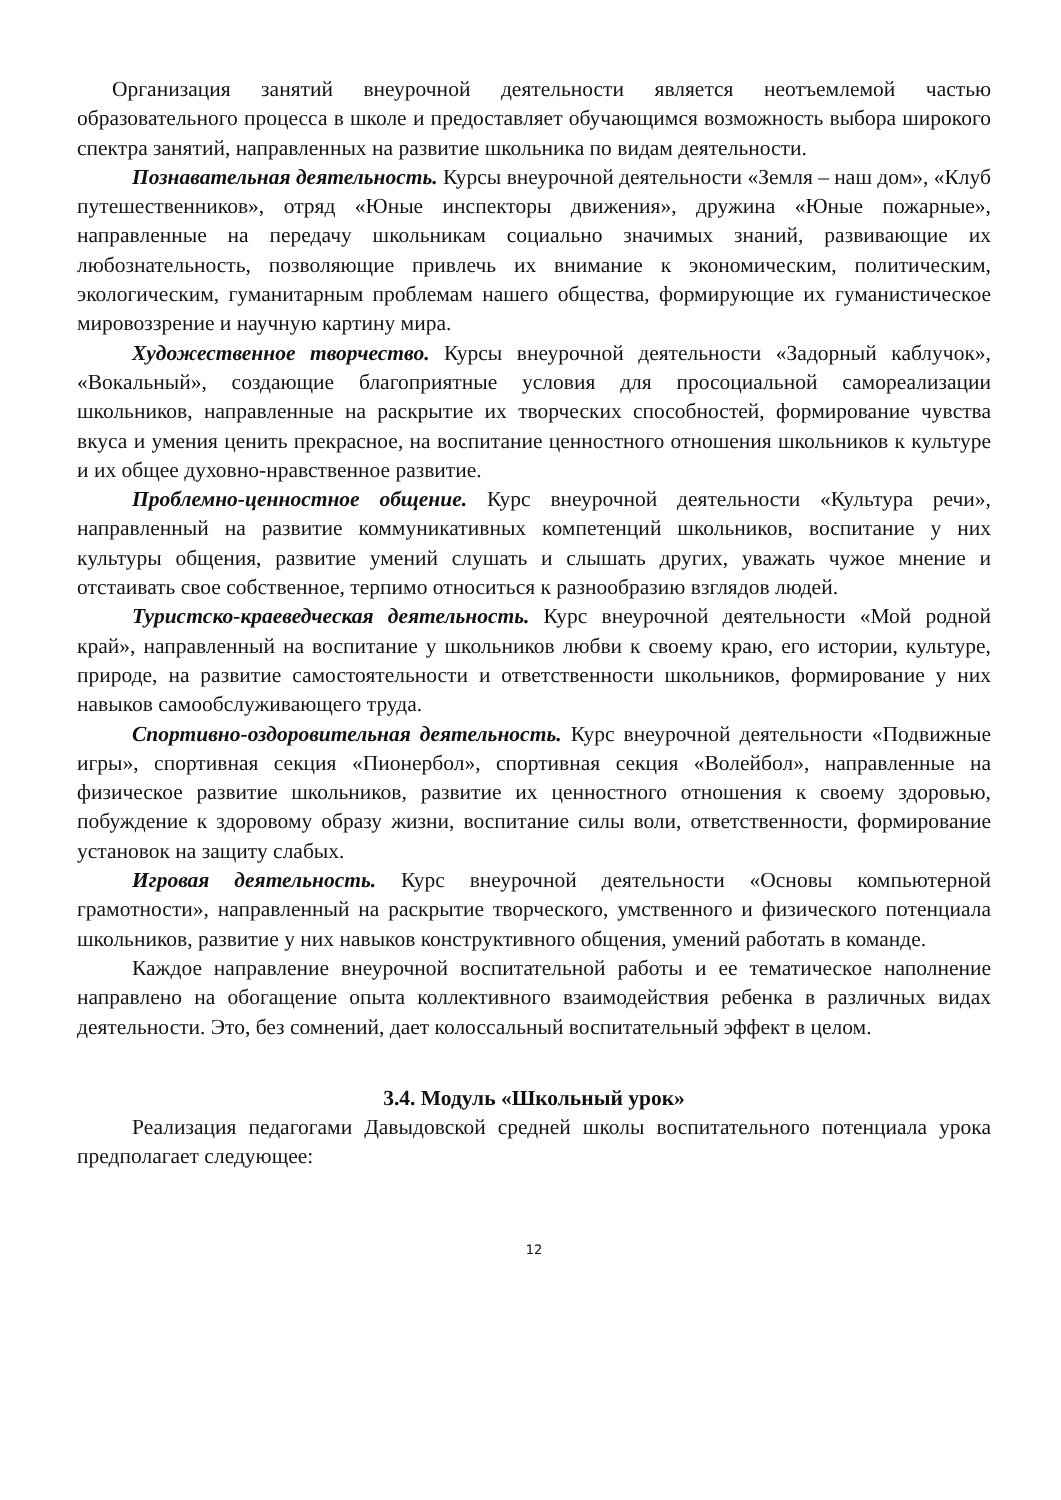Организация занятий внеурочной деятельности является неотъемлемой частью образовательного процесса в школе и предоставляет обучающимся возможность выбора широкого спектра занятий, направленных на развитие школьника по видам деятельности.
Познавательная деятельность. Курсы внеурочной деятельности «Земля – наш дом», «Клуб путешественников», отряд «Юные инспекторы движения», дружина «Юные пожарные», направленные на передачу школьникам социально значимых знаний, развивающие их любознательность, позволяющие привлечь их внимание к экономическим, политическим, экологическим, гуманитарным проблемам нашего общества, формирующие их гуманистическое мировоззрение и научную картину мира.
Художественное творчество. Курсы внеурочной деятельности «Задорный каблучок», «Вокальный», создающие благоприятные условия для просоциальной самореализации школьников, направленные на раскрытие их творческих способностей, формирование чувства вкуса и умения ценить прекрасное, на воспитание ценностного отношения школьников к культуре и их общее духовно-нравственное развитие.
Проблемно-ценностное общение. Курс внеурочной деятельности «Культура речи», направленный на развитие коммуникативных компетенций школьников, воспитание у них культуры общения, развитие умений слушать и слышать других, уважать чужое мнение и отстаивать свое собственное, терпимо относиться к разнообразию взглядов людей.
Туристско-краеведческая деятельность. Курс внеурочной деятельности «Мой родной край», направленный на воспитание у школьников любви к своему краю, его истории, культуре, природе, на развитие самостоятельности и ответственности школьников, формирование у них навыков самообслуживающего труда.
Спортивно-оздоровительная деятельность. Курс внеурочной деятельности «Подвижные игры», спортивная секция «Пионербол», спортивная секция «Волейбол», направленные на физическое развитие школьников, развитие их ценностного отношения к своему здоровью, побуждение к здоровому образу жизни, воспитание силы воли, ответственности, формирование установок на защиту слабых.
Игровая деятельность. Курс внеурочной деятельности «Основы компьютерной грамотности», направленный на раскрытие творческого, умственного и физического потенциала школьников, развитие у них навыков конструктивного общения, умений работать в команде.
Каждое направление внеурочной воспитательной работы и ее тематическое наполнение направлено на обогащение опыта коллективного взаимодействия ребенка в различных видах деятельности. Это, без сомнений, дает колоссальный воспитательный эффект в целом.
3.4. Модуль «Школьный урок»
Реализация педагогами Давыдовской средней школы воспитательного потенциала урока предполагает следующее:
12